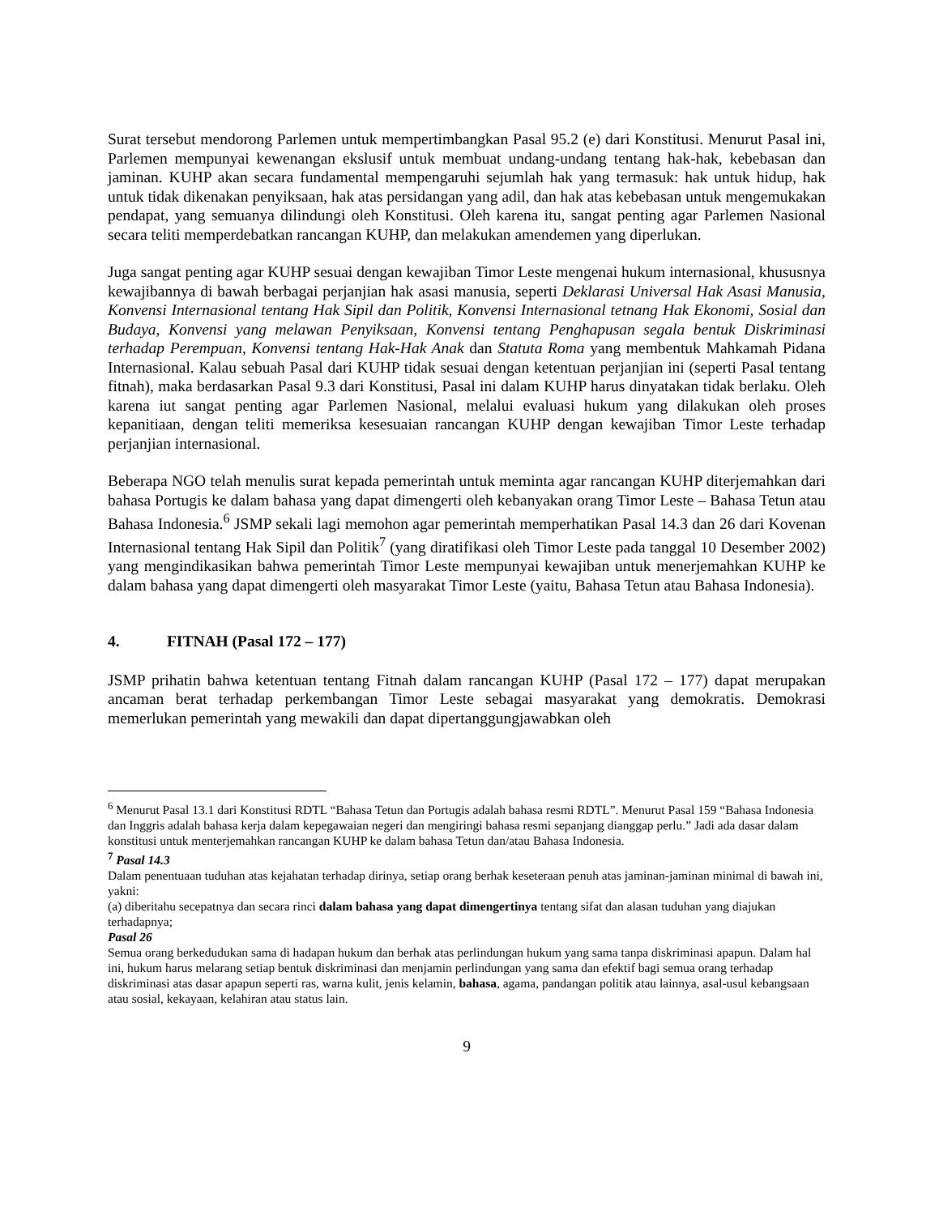Surat tersebut mendorong Parlemen untuk mempertimbangkan Pasal 95.2 (e) dari Konstitusi. Menurut Pasal ini, Parlemen mempunyai kewenangan ekslusif untuk membuat undang-undang tentang hak-hak, kebebasan dan jaminan. KUHP akan secara fundamental mempengaruhi sejumlah hak yang termasuk: hak untuk hidup, hak untuk tidak dikenakan penyiksaan, hak atas persidangan yang adil, dan hak atas kebebasan untuk mengemukakan pendapat, yang semuanya dilindungi oleh Konstitusi. Oleh karena itu, sangat penting agar Parlemen Nasional secara teliti memperdebatkan rancangan KUHP, dan melakukan amendemen yang diperlukan.
Juga sangat penting agar KUHP sesuai dengan kewajiban Timor Leste mengenai hukum internasional, khususnya kewajibannya di bawah berbagai perjanjian hak asasi manusia, seperti Deklarasi Universal Hak Asasi Manusia, Konvensi Internasional tentang Hak Sipil dan Politik, Konvensi Internasional tetnang Hak Ekonomi, Sosial dan Budaya, Konvensi yang melawan Penyiksaan, Konvensi tentang Penghapusan segala bentuk Diskriminasi terhadap Perempuan, Konvensi tentang Hak-Hak Anak dan Statuta Roma yang membentuk Mahkamah Pidana Internasional. Kalau sebuah Pasal dari KUHP tidak sesuai dengan ketentuan perjanjian ini (seperti Pasal tentang fitnah), maka berdasarkan Pasal 9.3 dari Konstitusi, Pasal ini dalam KUHP harus dinyatakan tidak berlaku. Oleh karena iut sangat penting agar Parlemen Nasional, melalui evaluasi hukum yang dilakukan oleh proses kepanitiaan, dengan teliti memeriksa kesesuaian rancangan KUHP dengan kewajiban Timor Leste terhadap perjanjian internasional.
Beberapa NGO telah menulis surat kepada pemerintah untuk meminta agar rancangan KUHP diterjemahkan dari bahasa Portugis ke dalam bahasa yang dapat dimengerti oleh kebanyakan orang Timor Leste – Bahasa Tetun atau Bahasa Indonesia.<sup>6</sup> JSMP sekali lagi memohon agar pemerintah memperhatikan Pasal 14.3 dan 26 dari Kovenan Internasional tentang Hak Sipil dan Politik<sup>7</sup> (yang diratifikasi oleh Timor Leste pada tanggal 10 Desember 2002) yang mengindikasikan bahwa pemerintah Timor Leste mempunyai kewajiban untuk menerjemahkan KUHP ke dalam bahasa yang dapat dimengerti oleh masyarakat Timor Leste (yaitu, Bahasa Tetun atau Bahasa Indonesia).
4. FITNAH (Pasal 172 – 177)
JSMP prihatin bahwa ketentuan tentang Fitnah dalam rancangan KUHP (Pasal 172 – 177) dapat merupakan ancaman berat terhadap perkembangan Timor Leste sebagai masyarakat yang demokratis. Demokrasi memerlukan pemerintah yang mewakili dan dapat dipertanggungjawabkan oleh
<sup>6</sup> Menurut Pasal 13.1 dari Konstitusi RDTL “Bahasa Tetun dan Portugis adalah bahasa resmi RDTL”. Menurut Pasal 159 “Bahasa Indonesia dan Inggris adalah bahasa kerja dalam kepegawaian negeri dan mengiringi bahasa resmi sepanjang dianggap perlu.” Jadi ada dasar dalam konstitusi untuk menterjemahkan rancangan KUHP ke dalam bahasa Tetun dan/atau Bahasa Indonesia.
<sup>7</sup> Pasal 14.3
Dalam penentuaan tuduhan atas kejahatan terhadap dirinya, setiap orang berhak keseteraan penuh atas jaminan-jaminan minimal di bawah ini, yakni:
(a) diberitahu secepatnya dan secara rinci dalam bahasa yang dapat dimengertinya tentang sifat dan alasan tuduhan yang diajukan terhadapnya;
Pasal 26
Semua orang berkedudukan sama di hadapan hukum dan berhak atas perlindungan hukum yang sama tanpa diskriminasi apapun. Dalam hal ini, hukum harus melarang setiap bentuk diskriminasi dan menjamin perlindungan yang sama dan efektif bagi semua orang terhadap diskriminasi atas dasar apapun seperti ras, warna kulit, jenis kelamin, bahasa, agama, pandangan politik atau lainnya, asal-usul kebangsaan atau sosial, kekayaan, kelahiran atau status lain.
9